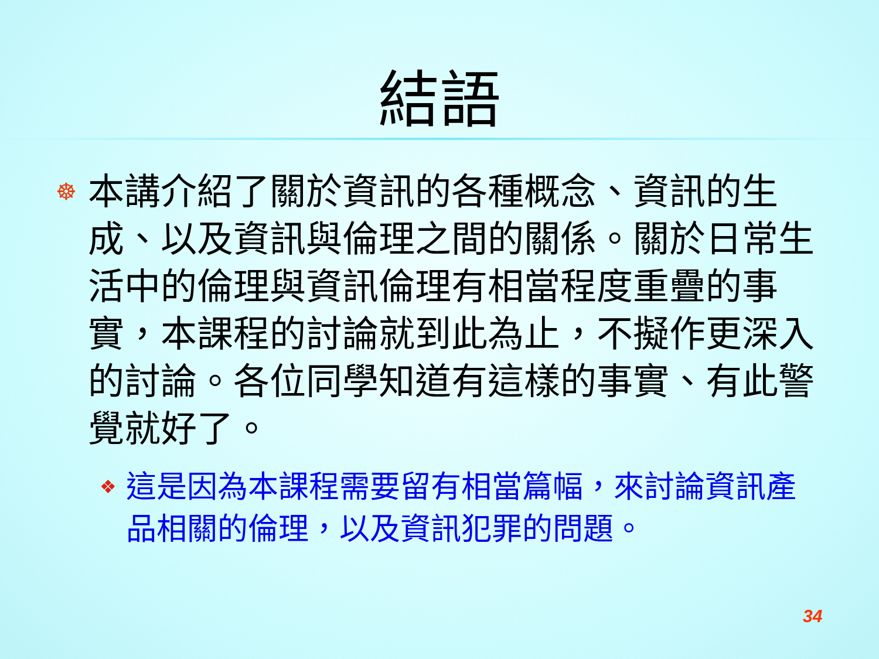結語
☸
本講介紹了關於資訊的各種概念、資訊的生成、以及資訊與倫理之間的關係。關於日常生活中的倫理與資訊倫理有相當程度重疊的事實，本課程的討論就到此為止，不擬作更深入的討論。各位同學知道有這樣的事實、有此警覺就好了。
❖
這是因為本課程需要留有相當篇幅，來討論資訊產品相關的倫理，以及資訊犯罪的問題。
34